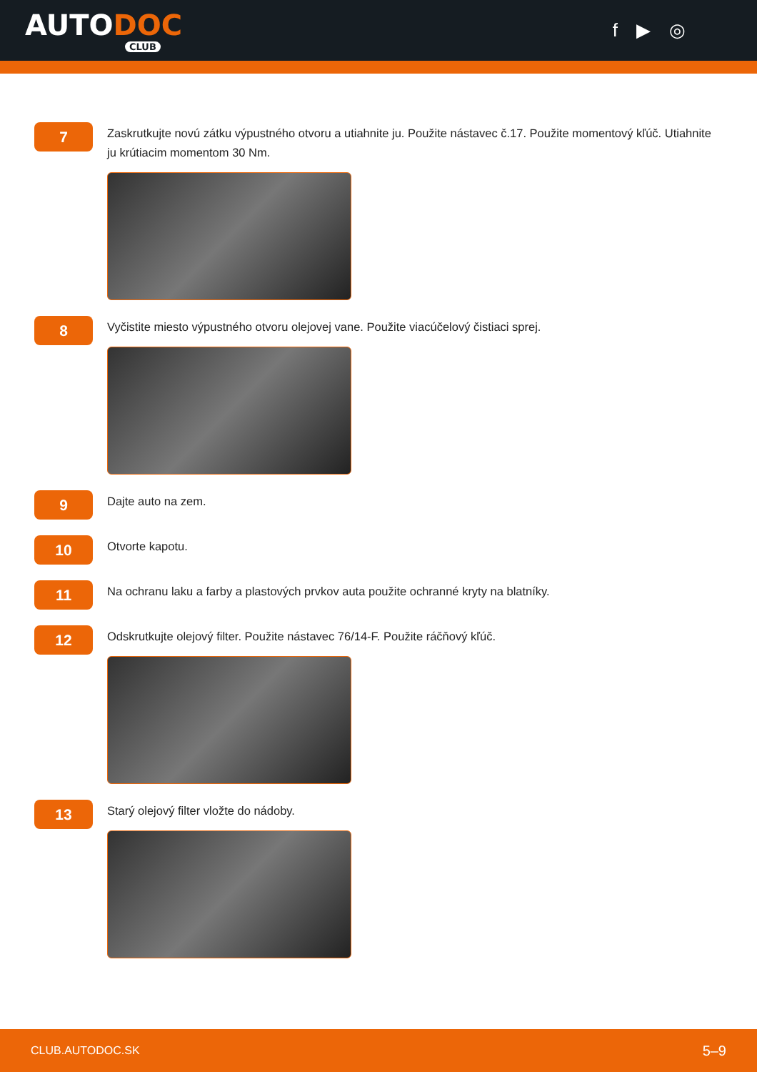AUTODOC
CLUB
f ▶ ◎
7
Zaskrutkujte novú zátku výpustného otvoru a utiahnite ju. Použite nástavec č.17. Použite momentový kľúč. Utiahnite ju krútiacim momentom 30 Nm.
8
Vyčistite miesto výpustného otvoru olejovej vane. Použite viacúčelový čistiaci sprej.
9
Dajte auto na zem.
10
Otvorte kapotu.
11
Na ochranu laku a farby a plastových prvkov auta použite ochranné kryty na blatníky.
12
Odskrutkujte olejový filter. Použite nástavec 76/14-F. Použite ráčňový kľúč.
13
Starý olejový filter vložte do nádoby.
CLUB.AUTODOC.SK 5–9